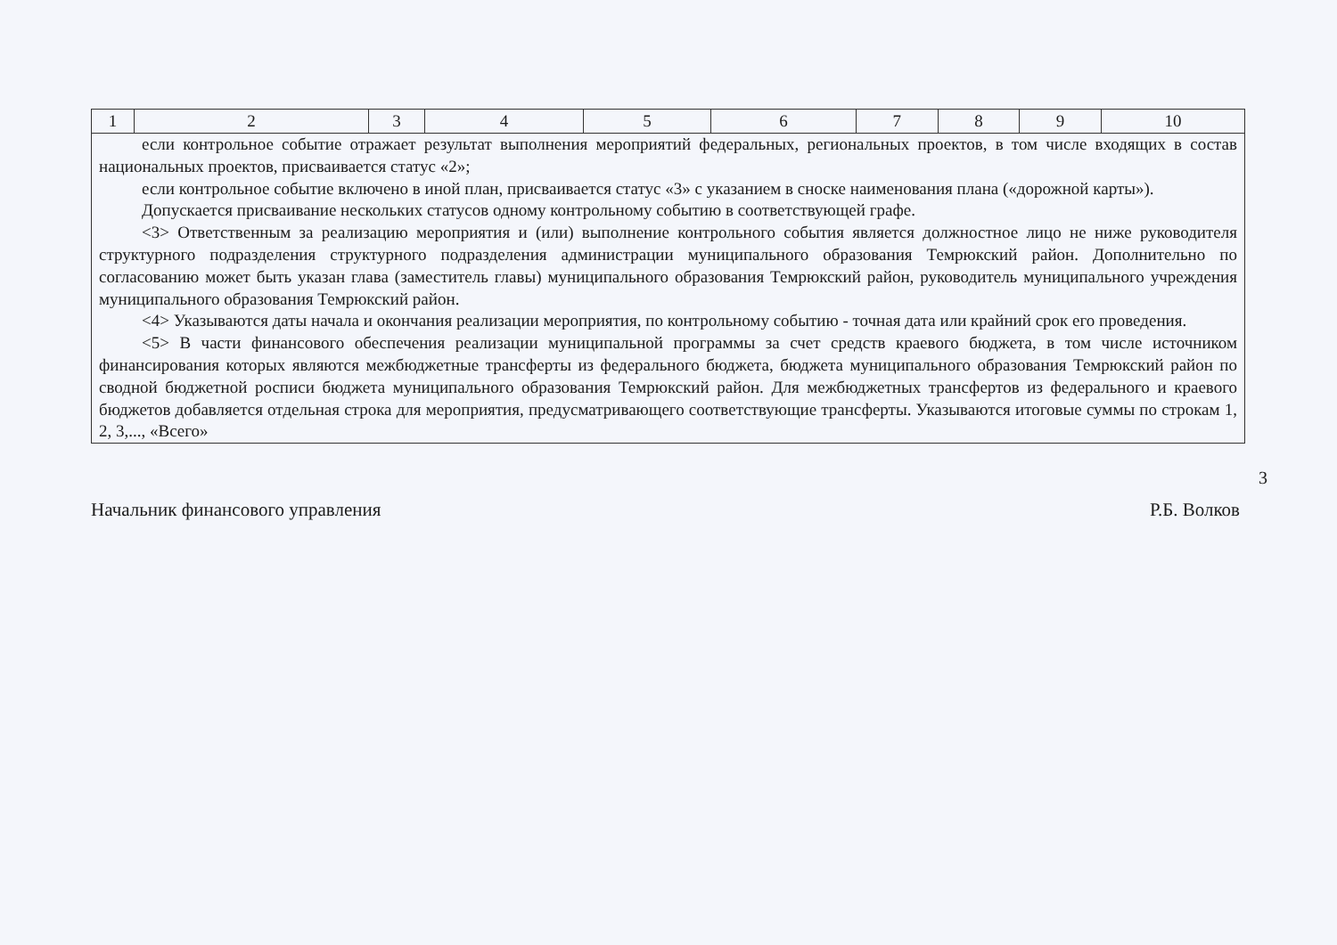| 1 | 2 | 3 | 4 | 5 | 6 | 7 | 8 | 9 | 10 |
| --- | --- | --- | --- | --- | --- | --- | --- | --- | --- |
| если контрольное событие отражает результат выполнения мероприятий федеральных, региональных проектов, в том числе входящих в состав национальных проектов, присваивается статус «2»; если контрольное событие включено в иной план, присваивается статус «3» с указанием в сноске наименования плана («дорожной карты»). Допускается присваивание нескольких статусов одному контрольному событию в соответствующей графе. <3> Ответственным за реализацию мероприятия и (или) выполнение контрольного события является должностное лицо не ниже руководителя структурного подразделения структурного подразделения администрации муниципального образования Темрюкский район. Дополнительно по согласованию может быть указан глава (заместитель главы) муниципального образования Темрюкский район, руководитель муниципального учреждения муниципального образования Темрюкский район. <4> Указываются даты начала и окончания реализации мероприятия, по контрольному событию - точная дата или крайний срок его проведения. <5> В части финансового обеспечения реализации муниципальной программы за счет средств краевого бюджета, в том числе источником финансирования которых являются межбюджетные трансферты из федерального бюджета, бюджета муниципального образования Темрюкский район по сводной бюджетной росписи бюджета муниципального образования Темрюкский район. Для межбюджетных трансфертов из федерального и краевого бюджетов добавляется отдельная строка для мероприятия, предусматривающего соответствующие трансферты. Указываются итоговые суммы по строкам 1, 2, 3,..., «Всего» | | | | | | | | | |
Начальник финансового управления Р.Б. Волков
3